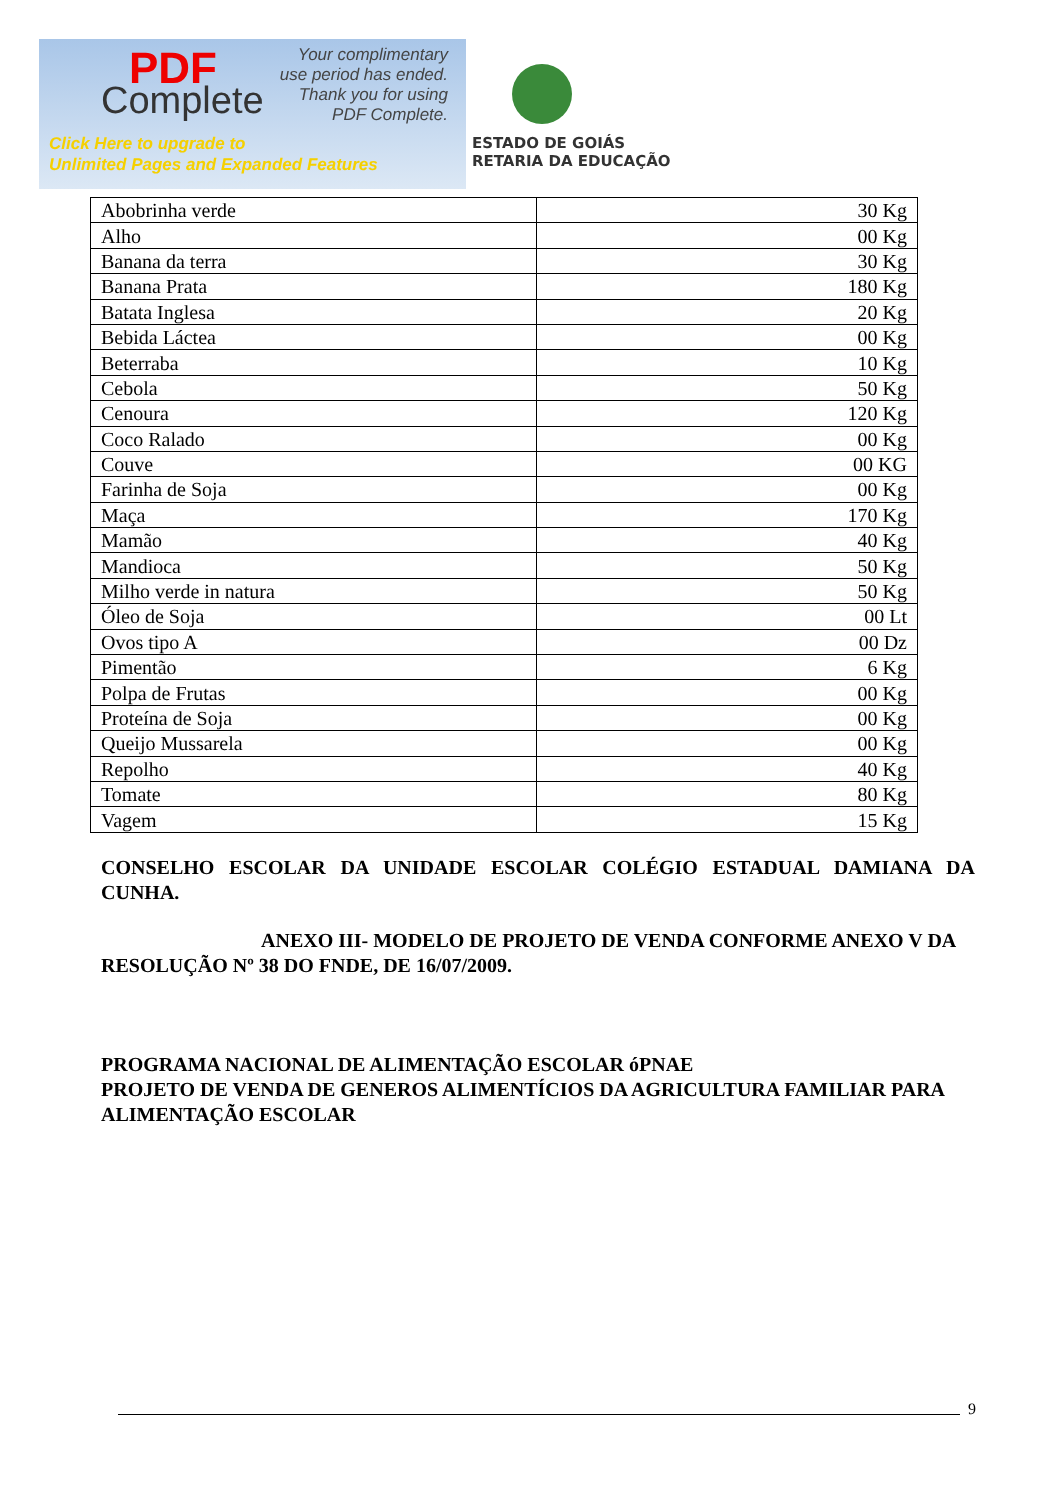PDF
Complete
Your complimentary
use period has ended.
Thank you for using
PDF Complete.
Click Here to upgrade to
Unlimited Pages and Expanded Features
ESTADO DE GOIÁS
RETARIA DA EDUCAÇÃO
| Abobrinha verde | 30 Kg |
| Alho | 00 Kg |
| Banana da terra | 30 Kg |
| Banana Prata | 180 Kg |
| Batata Inglesa | 20 Kg |
| Bebida Láctea | 00 Kg |
| Beterraba | 10 Kg |
| Cebola | 50 Kg |
| Cenoura | 120 Kg |
| Coco Ralado | 00 Kg |
| Couve | 00 KG |
| Farinha de Soja | 00 Kg |
| Maça | 170 Kg |
| Mamão | 40 Kg |
| Mandioca | 50 Kg |
| Milho verde in natura | 50 Kg |
| Óleo de Soja | 00 Lt |
| Ovos tipo A | 00 Dz |
| Pimentão | 6 Kg |
| Polpa de Frutas | 00 Kg |
| Proteína de Soja | 00 Kg |
| Queijo Mussarela | 00 Kg |
| Repolho | 40 Kg |
| Tomate | 80 Kg |
| Vagem | 15 Kg |
CONSELHO ESCOLAR DA UNIDADE ESCOLAR COLÉGIO ESTADUAL DAMIANA DA CUNHA.
ANEXO III- MODELO DE PROJETO DE VENDA CONFORME ANEXO V DA RESOLUÇÃO Nº 38 DO FNDE, DE 16/07/2009.
PROGRAMA NACIONAL DE ALIMENTAÇÃO ESCOLAR óPNAE
PROJETO DE VENDA DE GENEROS ALIMENTÍCIOS DA AGRICULTURA FAMILIAR PARA ALIMENTAÇÃO ESCOLAR
9